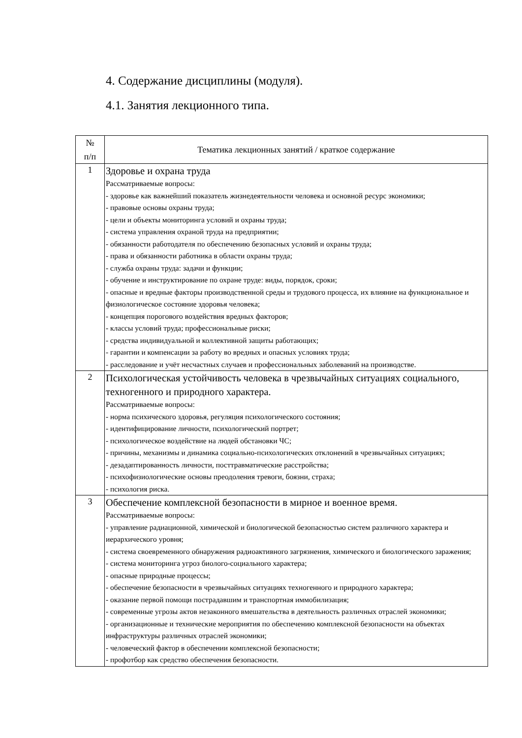4. Содержание дисциплины (модуля).
4.1. Занятия лекционного типа.
| № п/п | Тематика лекционных занятий / краткое содержание |
| --- | --- |
| 1 | Здоровье и охрана труда Рассматриваемые вопросы: - здоровье как важнейший показатель жизнедеятельности человека и основной ресурс экономики; - правовые основы охраны труда; - цели и объекты мониторинга условий и охраны труда; - система управления охраной труда на предприятии; - обязанности работодателя по обеспечению безопасных условий и охраны труда; - права и обязанности работника в области охраны труда; - служба охраны труда: задачи и функции; - обучение и инструктирование по охране труде: виды, порядок, сроки; - опасные и вредные факторы производственной среды и трудового процесса, их влияние на функциональное и физиологическое состояние здоровья человека; - концепция порогового воздействия вредных факторов; - классы условий труда; профессиональные риски; - средства индивидуальной и коллективной защиты работающих; - гарантии и компенсации за работу во вредных и опасных условиях труда; - расследование и учёт несчастных случаев и профессиональных заболеваний на производстве. |
| 2 | Психологическая устойчивость человека в чрезвычайных ситуациях социального, техногенного и природного характера. Рассматриваемые вопросы: - норма психического здоровья, регуляция психологического состояния; - идентифицирование личности, психологический портрет; - психологическое воздействие на людей обстановки ЧС; - причины, механизмы и динамика социально-психологических отклонений в чрезвычайных ситуациях; - дезадаптированность личности, посттравматические расстройства; - психофизиологические основы преодоления тревоги, боязни, страха; - психология риска. |
| 3 | Обеспечение комплексной безопасности в мирное и военное время. Рассматриваемые вопросы: - управление радиационной, химической и биологической безопасностью систем различного характера и иерархического уровня; - система своевременного обнаружения радиоактивного загрязнения, химического и биологического заражения; - система мониторинга угроз биолого-социального характера; - опасные природные процессы; - обеспечение безопасности в чрезвычайных ситуациях техногенного и природного характера; - оказание первой помощи пострадавшим и транспортная иммобилизация; - современные угрозы актов незаконного вмешательства в деятельность различных отраслей экономики; - организационные и технические мероприятия по обеспечению комплексной безопасности на объектах инфраструктуры различных отраслей экономики; - человеческий фактор в обеспечении комплексной безопасности; - профотбор как средство обеспечения безопасности. |